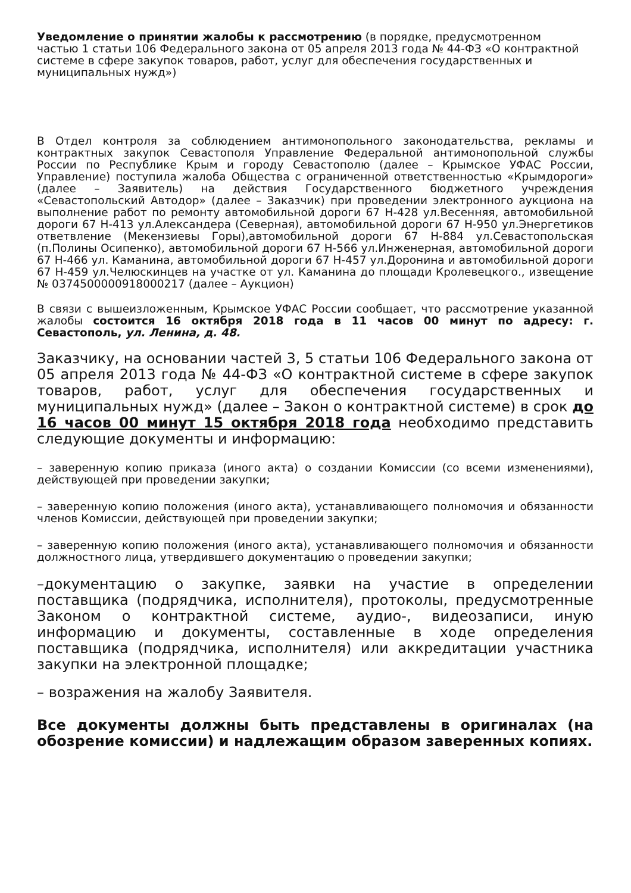Уведомление о принятии жалобы к рассмотрению (в порядке, предусмотренном частью 1 статьи 106 Федерального закона от 05 апреля 2013 года № 44-ФЗ «О контрактной системе в сфере закупок товаров, работ, услуг для обеспечения государственных и муниципальных нужд»)
В Отдел контроля за соблюдением антимонопольного законодательства, рекламы и контрактных закупок Севастополя Управление Федеральной антимонопольной службы России по Республике Крым и городу Севастополю (далее – Крымское УФАС России, Управление) поступила жалоба Общества с ограниченной ответственностью «Крымдороги» (далее – Заявитель) на действия Государственного бюджетного учреждения «Севастопольский Автодор» (далее – Заказчик) при проведении электронного аукциона на выполнение работ по ремонту автомобильной дороги 67 Н-428 ул.Весенняя, автомобильной дороги 67 Н-413 ул.Александера (Северная), автомобильной дороги 67 Н-950 ул.Энергетиков ответвление (Мекензиевы Горы),автомобильной дороги 67 Н-884 ул.Севастопольская (п.Полины Осипенко), автомобильной дороги 67 Н-566 ул.Инженерная, автомобильной дороги 67 Н-466 ул. Каманина, автомобильной дороги 67 Н-457 ул.Доронина и автомобильной дороги 67 Н-459 ул.Челюскинцев на участке от ул. Каманина до площади Кролевецкого., извещение № 0374500000918000217 (далее – Аукцион)
В связи с вышеизложенным, Крымское УФАС России сообщает, что рассмотрение указанной жалобы состоится 16 октября 2018 года в 11 часов 00 минут по адресу: г. Севастополь, ул. Ленина, д. 48.
Заказчику, на основании частей 3, 5 статьи 106 Федерального закона от
05 апреля 2013 года № 44-ФЗ «О контрактной системе в сфере закупок товаров, работ, услуг для обеспечения государственных и муниципальных нужд» (далее – Закон о контрактной системе) в срок до 16 часов 00 минут 15 октября 2018 года необходимо представить следующие документы и информацию:
– заверенную копию приказа (иного акта) о создании Комиссии (со всеми изменениями), действующей при проведении закупки;
– заверенную копию положения (иного акта), устанавливающего полномочия и обязанности членов Комиссии, действующей при проведении закупки;
– заверенную копию положения (иного акта), устанавливающего полномочия и обязанности должностного лица, утвердившего документацию о проведении закупки;
–документацию о закупке, заявки на участие в определении поставщика (подрядчика, исполнителя), протоколы, предусмотренные Законом о контрактной системе, аудио-, видеозаписи, иную информацию и документы, составленные в ходе определения поставщика (подрядчика, исполнителя) или аккредитации участника закупки на электронной площадке;
– возражения на жалобу Заявителя.
Все документы должны быть представлены в оригиналах (на обозрение комиссии) и надлежащим образом заверенных копиях.